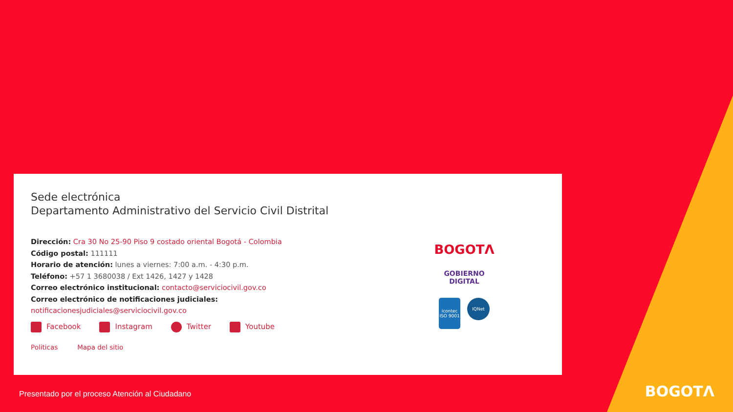Sede electrónica
Departamento Administrativo del Servicio Civil Distrital
Dirección: Cra 30 No 25-90 Piso 9 costado oriental Bogotá - Colombia
Código postal: 111111
Horario de atención: lunes a viernes: 7:00 a.m. - 4:30 p.m.
Teléfono: +57 1 3680038 / Ext 1426, 1427 y 1428
Correo electrónico institucional: contacto@serviciocivil.gov.co
Correo electrónico de notificaciones judiciales:
notificacionesjudiciales@serviciocivil.gov.co
Facebook Instagram Twitter Youtube
Politicas Mapa del sitio
BOGOTΛ
GOBIERNO
DIGITAL
icontec ISO 9001
IQNet
Presentado por el proceso Atención al Ciudadano
BOGOTΛ